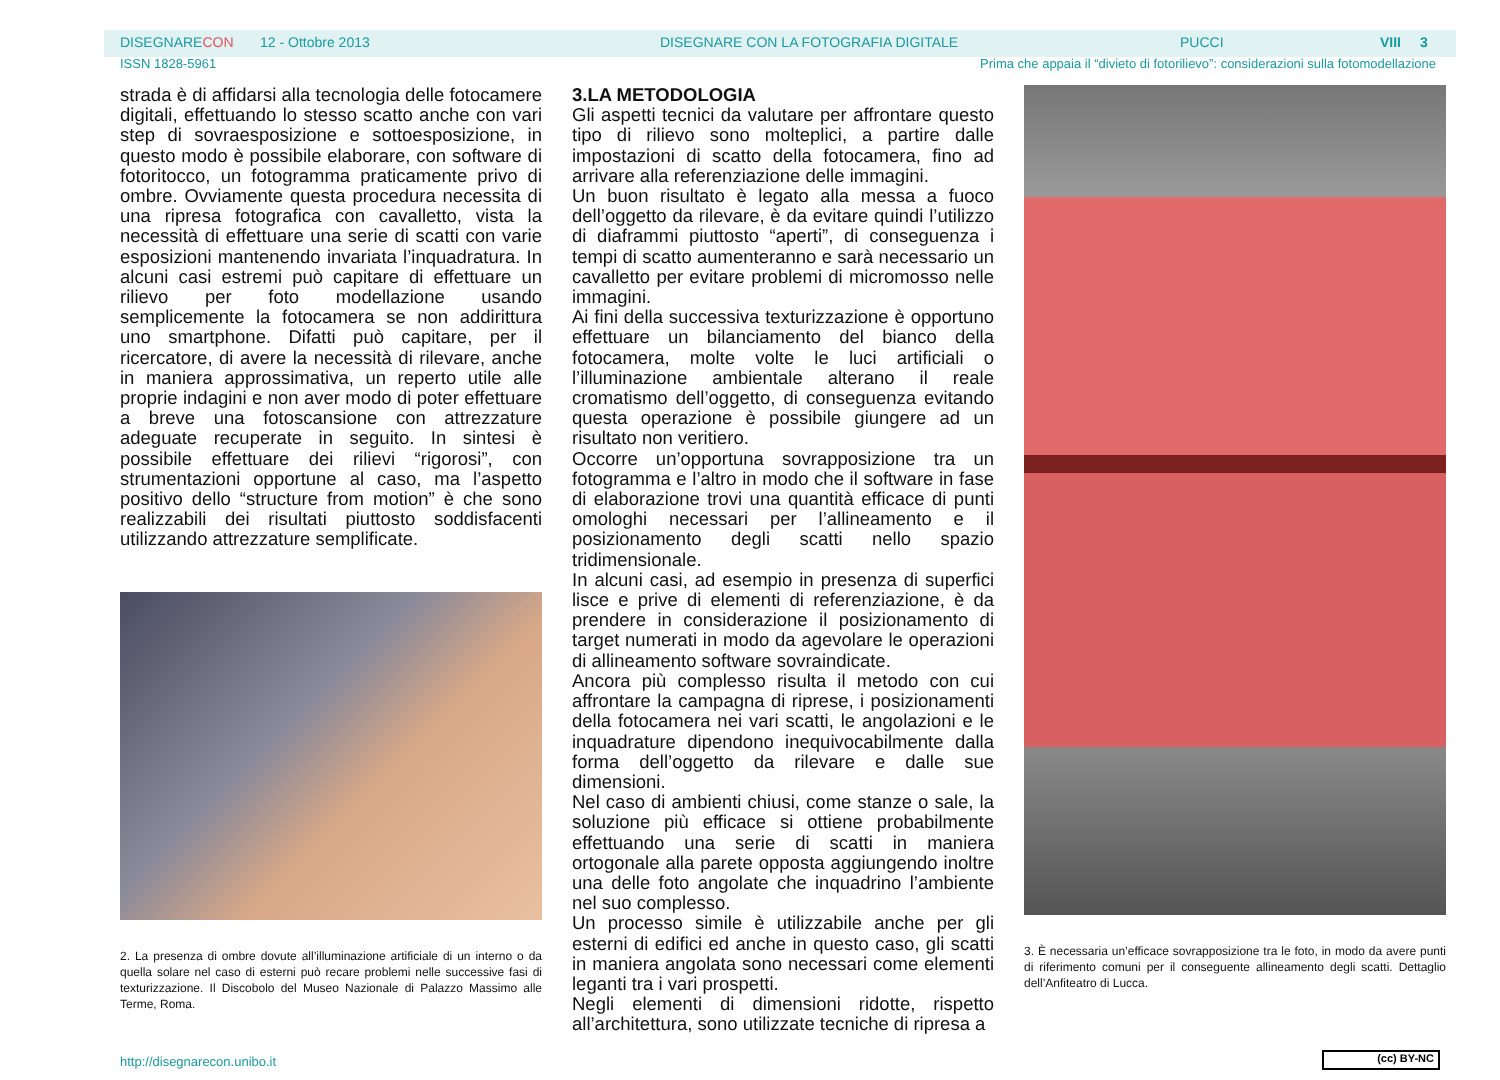DISEGNARECON 12 - Ottobre 2013 DISEGNARE CON LA FOTOGRAFIA DIGITALE PUCCI VIII 3
ISSN 1828-5961 Prima che appaia il “divieto di fotorilievo”: considerazioni sulla fotomodellazione
strada è di affidarsi alla tecnologia delle fotocamere digitali, effettuando lo stesso scatto anche con vari step di sovraesposizione e sottoesposizione, in questo modo è possibile elaborare, con software di fotoritocco, un fotogramma praticamente privo di ombre. Ovviamente questa procedura necessita di una ripresa fotografica con cavalletto, vista la necessità di effettuare una serie di scatti con varie esposizioni mantenendo invariata l’inquadratura. In alcuni casi estremi può capitare di effettuare un rilievo per foto modellazione usando semplicemente la fotocamera se non addirittura uno smartphone. Difatti può capitare, per il ricercatore, di avere la necessità di rilevare, anche in maniera approssimativa, un reperto utile alle proprie indagini e non aver modo di poter effettuare a breve una fotoscansione con attrezzature adeguate recuperate in seguito. In sintesi è possibile effettuare dei rilievi “rigorosi”, con strumentazioni opportune al caso, ma l’aspetto positivo dello “structure from motion” è che sono realizzabili dei risultati piuttosto soddisfacenti utilizzando attrezzature semplificate.
2. La presenza di ombre dovute all’illuminazione artificiale di un interno o da quella solare nel caso di esterni può recare problemi nelle successive fasi di texturizzazione. Il Discobolo del Museo Nazionale di Palazzo Massimo alle Terme, Roma.
3.LA METODOLOGIA
Gli aspetti tecnici da valutare per affrontare questo tipo di rilievo sono molteplici, a partire dalle impostazioni di scatto della fotocamera, fino ad arrivare alla referenziazione delle immagini.
Un buon risultato è legato alla messa a fuoco dell’oggetto da rilevare, è da evitare quindi l’utilizzo di diaframmi piuttosto “aperti”, di conseguenza i tempi di scatto aumenteranno e sarà necessario un cavalletto per evitare problemi di micromosso nelle immagini.
Ai fini della successiva texturizzazione è opportuno effettuare un bilanciamento del bianco della fotocamera, molte volte le luci artificiali o l’illuminazione ambientale alterano il reale cromatismo dell’oggetto, di conseguenza evitando questa operazione è possibile giungere ad un risultato non veritiero.
Occorre un’opportuna sovrapposizione tra un fotogramma e l’altro in modo che il software in fase di elaborazione trovi una quantità efficace di punti omologhi necessari per l’allineamento e il posizionamento degli scatti nello spazio tridimensionale.
In alcuni casi, ad esempio in presenza di superfici lisce e prive di elementi di referenziazione, è da prendere in considerazione il posizionamento di target numerati in modo da agevolare le operazioni di allineamento software sovraindicate.
Ancora più complesso risulta il metodo con cui affrontare la campagna di riprese, i posizionamenti della fotocamera nei vari scatti, le angolazioni e le inquadrature dipendono inequivocabilmente dalla forma dell’oggetto da rilevare e dalle sue dimensioni.
Nel caso di ambienti chiusi, come stanze o sale, la soluzione più efficace si ottiene probabilmente effettuando una serie di scatti in maniera ortogonale alla parete opposta aggiungendo inoltre una delle foto angolate che inquadrino l’ambiente nel suo complesso.
Un processo simile è utilizzabile anche per gli esterni di edifici ed anche in questo caso, gli scatti in maniera angolata sono necessari come elementi leganti tra i vari prospetti.
Negli elementi di dimensioni ridotte, rispetto all’architettura, sono utilizzate tecniche di ripresa a
3. È necessaria un’efficace sovrapposizione tra le foto, in modo da avere punti di riferimento comuni per il conseguente allineamento degli scatti. Dettaglio dell’Anfiteatro di Lucca.
http://disegnarecon.unibo.it (cc) BY-NC